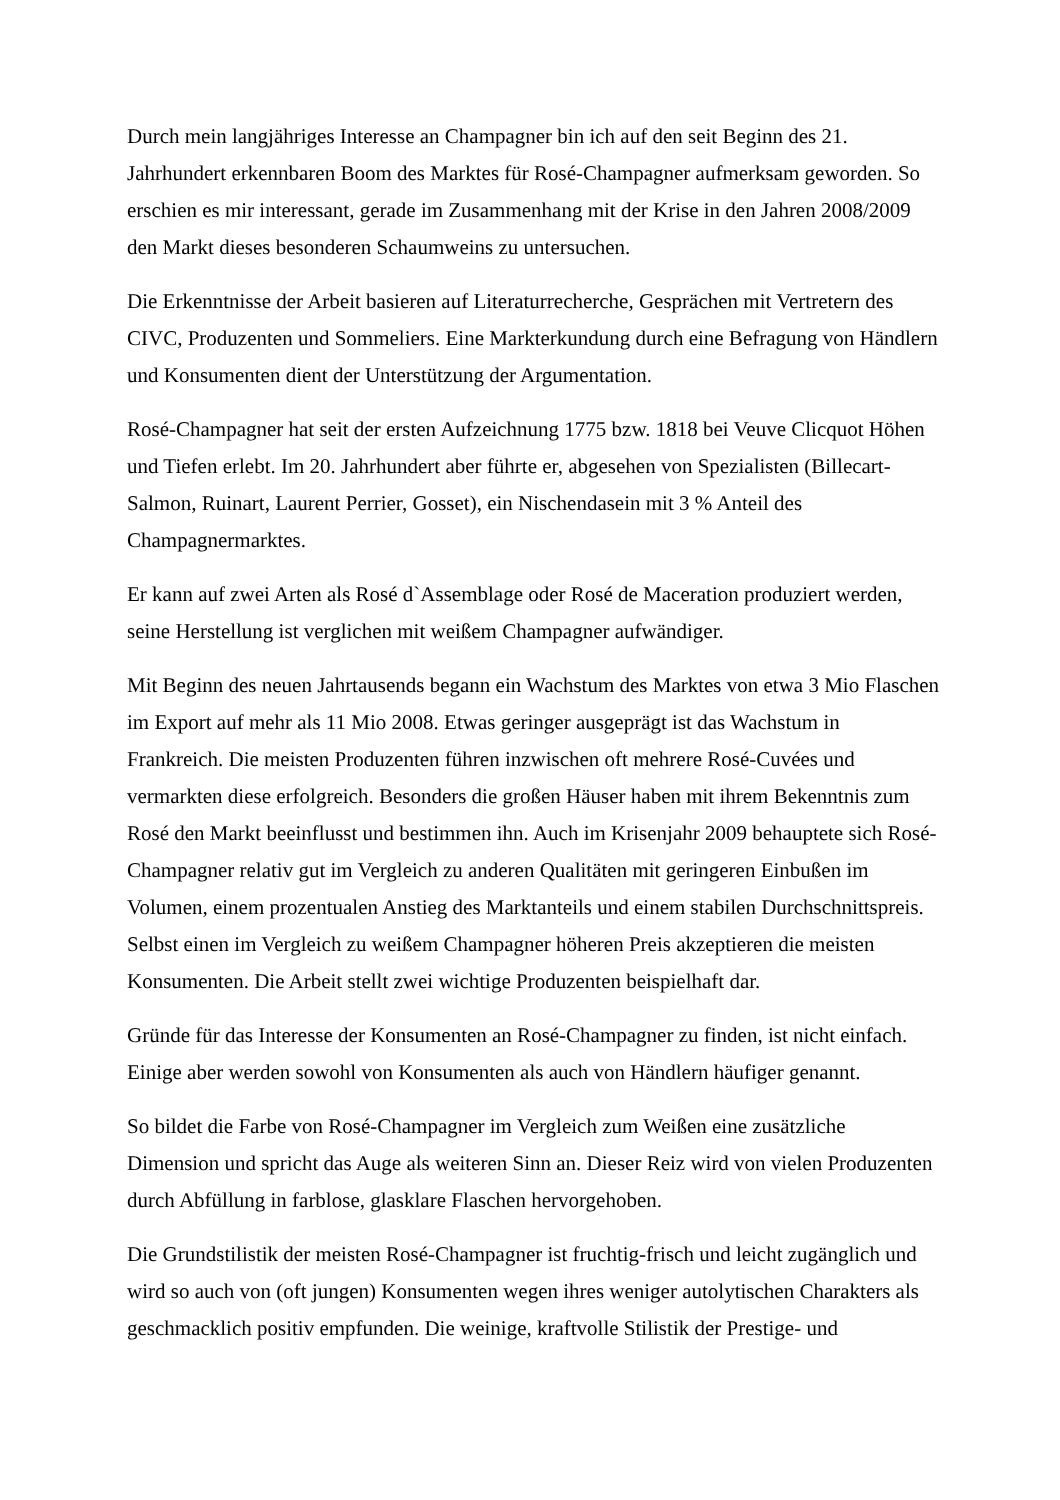Durch mein langjähriges Interesse an Champagner bin ich auf den seit Beginn des 21. Jahrhundert erkennbaren Boom des Marktes für Rosé-Champagner aufmerksam geworden. So erschien es mir interessant, gerade im Zusammenhang mit der Krise in den Jahren 2008/2009 den Markt dieses besonderen Schaumweins zu untersuchen.
Die Erkenntnisse der Arbeit basieren auf Literaturrecherche, Gesprächen mit Vertretern des CIVC, Produzenten und Sommeliers. Eine Markterkundung durch eine Befragung von Händlern und Konsumenten dient der Unterstützung der Argumentation.
Rosé-Champagner hat seit der ersten Aufzeichnung 1775 bzw. 1818 bei Veuve Clicquot Höhen und Tiefen erlebt. Im 20. Jahrhundert aber führte er, abgesehen von Spezialisten (Billecart-Salmon, Ruinart, Laurent Perrier, Gosset), ein Nischendasein mit 3 % Anteil des Champagnermarktes.
Er kann auf zwei Arten als Rosé d`Assemblage oder Rosé de Maceration produziert werden, seine Herstellung ist verglichen mit weißem Champagner aufwändiger.
Mit Beginn des neuen Jahrtausends begann ein Wachstum des Marktes von etwa 3 Mio Flaschen im Export auf mehr als 11 Mio 2008. Etwas geringer ausgeprägt ist das Wachstum in Frankreich. Die meisten Produzenten führen inzwischen oft mehrere Rosé-Cuvées und vermarkten diese erfolgreich. Besonders die großen Häuser haben mit ihrem Bekenntnis zum Rosé den Markt beeinflusst und bestimmen ihn. Auch im Krisenjahr 2009 behauptete sich Rosé-Champagner relativ gut im Vergleich zu anderen Qualitäten mit geringeren Einbußen im Volumen, einem prozentualen Anstieg des Marktanteils und einem stabilen Durchschnittspreis. Selbst einen im Vergleich zu weißem Champagner höheren Preis akzeptieren die meisten Konsumenten. Die Arbeit stellt zwei wichtige Produzenten beispielhaft dar.
Gründe für das Interesse der Konsumenten an Rosé-Champagner zu finden, ist nicht einfach. Einige aber werden sowohl von Konsumenten als auch von Händlern häufiger genannt.
So bildet die Farbe von Rosé-Champagner im Vergleich zum Weißen eine zusätzliche Dimension und spricht das Auge als weiteren Sinn an. Dieser Reiz wird von vielen Produzenten durch Abfüllung in farblose, glasklare Flaschen hervorgehoben.
Die Grundstilistik der meisten Rosé-Champagner ist fruchtig-frisch und leicht zugänglich und wird so auch von (oft jungen) Konsumenten wegen ihres weniger autolytischen Charakters als geschmacklich positiv empfunden. Die weinige, kraftvolle Stilistik der Prestige- und